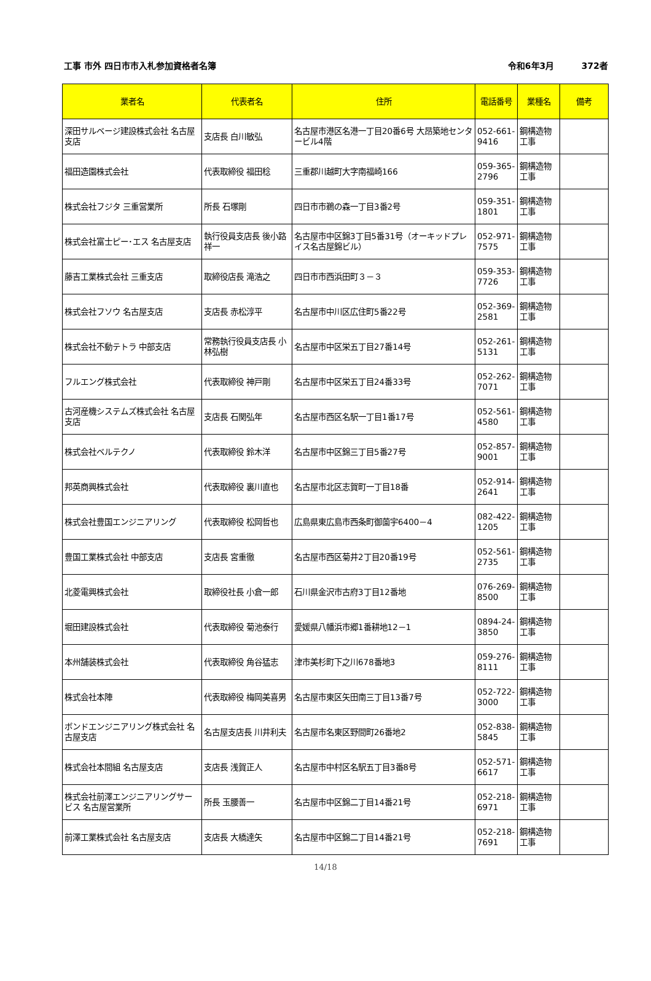工事 市外 四日市市入札参加資格者名簿
令和6年3月 372者
| 業者名 | 代表者名 | 住所 | 電話番号 | 業種名 | 備考 |
| --- | --- | --- | --- | --- | --- |
| 深田サルベージ建設株式会社 名古屋支店 | 支店長 白川敏弘 | 名古屋市港区名港一丁目20番6号 大昂築地センタービル4階 | 052-661-9416 | 鋼構造物工事 | |
| 福田造園株式会社 | 代表取締役 福田稔 | 三重郡川越町大字南福崎166 | 059-365-2796 | 鋼構造物工事 | |
| 株式会社フジタ 三重営業所 | 所長 石塚剛 | 四日市市鵜の森一丁目3番2号 | 059-351-1801 | 鋼構造物工事 | |
| 株式会社富士ピー･エス 名古屋支店 | 執行役員支店長 後小路祥一 | 名古屋市中区錦3丁目5番31号（オーキッドプレイス名古屋錦ビル） | 052-971-7575 | 鋼構造物工事 | |
| 藤吉工業株式会社 三重支店 | 取締役店長 滝浩之 | 四日市市西浜田町３－３ | 059-353-7726 | 鋼構造物工事 | |
| 株式会社フソウ 名古屋支店 | 支店長 赤松淳平 | 名古屋市中川区広住町5番22号 | 052-369-2581 | 鋼構造物工事 | |
| 株式会社不動テトラ 中部支店 | 常務執行役員支店長 小林弘樹 | 名古屋市中区栄五丁目27番14号 | 052-261-5131 | 鋼構造物工事 | |
| フルエング株式会社 | 代表取締役 神戸剛 | 名古屋市中区栄五丁目24番33号 | 052-262-7071 | 鋼構造物工事 | |
| 古河産機システムズ株式会社 名古屋支店 | 支店長 石関弘年 | 名古屋市西区名駅一丁目1番17号 | 052-561-4580 | 鋼構造物工事 | |
| 株式会社ベルテクノ | 代表取締役 鈴木洋 | 名古屋市中区錦三丁目5番27号 | 052-857-9001 | 鋼構造物工事 | |
| 邦英商興株式会社 | 代表取締役 裏川直也 | 名古屋市北区志賀町一丁目18番 | 052-914-2641 | 鋼構造物工事 | |
| 株式会社豊国エンジニアリング | 代表取締役 松岡哲也 | 広島県東広島市西条町御薗宇6400－4 | 082-422-1205 | 鋼構造物工事 | |
| 豊国工業株式会社 中部支店 | 支店長 宮重徹 | 名古屋市西区菊井2丁目20番19号 | 052-561-2735 | 鋼構造物工事 | |
| 北菱電興株式会社 | 取締役社長 小倉一郎 | 石川県金沢市古府3丁目12番地 | 076-269-8500 | 鋼構造物工事 | |
| 堀田建設株式会社 | 代表取締役 菊池泰行 | 愛媛県八幡浜市郷1番耕地12－1 | 0894-24-3850 | 鋼構造物工事 | |
| 本州舗装株式会社 | 代表取締役 角谷猛志 | 津市美杉町下之川678番地3 | 059-276-8111 | 鋼構造物工事 | |
| 株式会社本陣 | 代表取締役 梅岡美喜男 | 名古屋市東区矢田南三丁目13番7号 | 052-722-3000 | 鋼構造物工事 | |
| ボンドエンジニアリング株式会社 名古屋支店 | 名古屋支店長 川井利夫 | 名古屋市名東区野間町26番地2 | 052-838-5845 | 鋼構造物工事 | |
| 株式会社本間組 名古屋支店 | 支店長 浅賀正人 | 名古屋市中村区名駅五丁目3番8号 | 052-571-6617 | 鋼構造物工事 | |
| 株式会社前澤エンジニアリングサービス 名古屋営業所 | 所長 玉腰善一 | 名古屋市中区錦二丁目14番21号 | 052-218-6971 | 鋼構造物工事 | |
| 前澤工業株式会社 名古屋支店 | 支店長 大橋達矢 | 名古屋市中区錦二丁目14番21号 | 052-218-7691 | 鋼構造物工事 | |
14/18